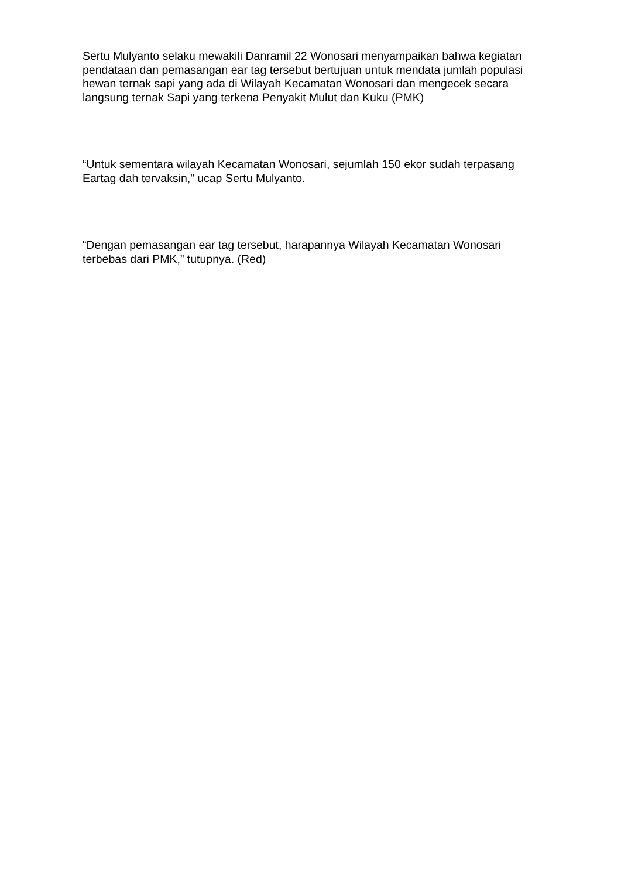Sertu Mulyanto selaku mewakili Danramil 22 Wonosari menyampaikan bahwa kegiatan pendataan dan pemasangan ear tag tersebut bertujuan untuk mendata jumlah populasi hewan ternak sapi yang ada di Wilayah Kecamatan Wonosari dan mengecek secara langsung ternak Sapi yang terkena Penyakit Mulut dan Kuku (PMK)
“Untuk sementara wilayah Kecamatan Wonosari, sejumlah 150 ekor sudah terpasang Eartag dah tervaksin,” ucap Sertu Mulyanto.
“Dengan pemasangan ear tag tersebut, harapannya Wilayah Kecamatan Wonosari terbebas dari PMK,” tutupnya. (Red)